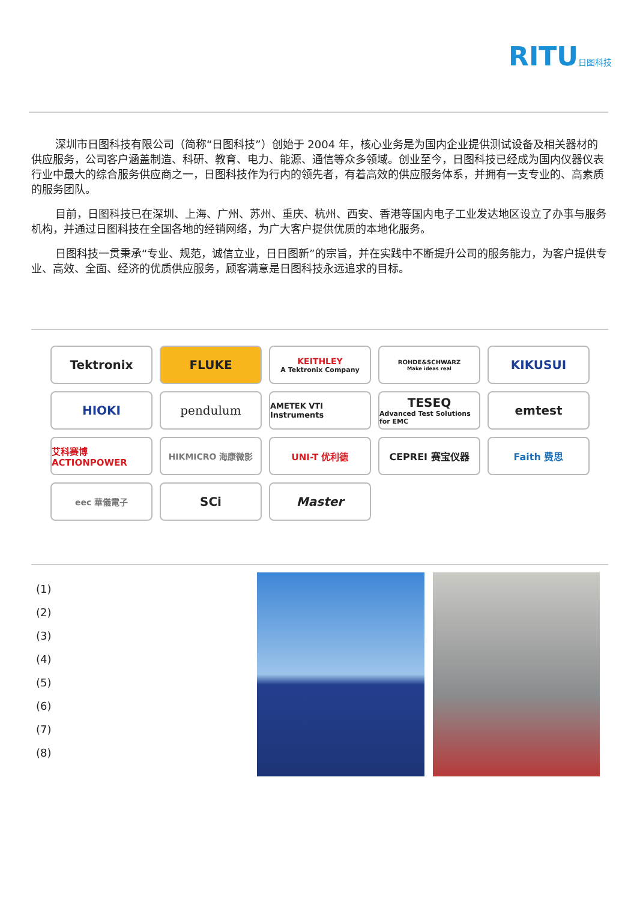RITU日图科技
深圳市日图科技有限公司（简称“日图科技”）创始于 2004 年，核心业务是为国内企业提供测试设备及相关器材的供应服务，公司客户涵盖制造、科研、教育、电力、能源、通信等众多领域。创业至今，日图科技已经成为国内仪器仪表行业中最大的综合服务供应商之一，日图科技作为行内的领先者，有着高效的供应服务体系，并拥有一支专业的、高素质的服务团队。
目前，日图科技已在深圳、上海、广州、苏州、重庆、杭州、西安、香港等国内电子工业发达地区设立了办事与服务机构，并通过日图科技在全国各地的经销网络，为广大客户提供优质的本地化服务。
日图科技一贯秉承“专业、规范，诚信立业，日日图新”的宗旨，并在实践中不断提升公司的服务能力，为客户提供专业、高效、全面、经济的优质供应服务，顾客满意是日图科技永远追求的目标。
Tektronix
FLUKE
KEITHLEY
A Tektronix Company
ROHDE&SCHWARZ
Make ideas real
KIKUSUI
HIOKI
pendulum
AMETEK VTI Instruments
TESEQ
Advanced Test Solutions for EMC
emtest
艾科赛博 ACTIONPOWER
HIKMICRO 海康微影
UNI-T 优利德
CEPREI 赛宝仪器
Faith 费思
eec 華儀電子
SCi
Master
(1)
(2)
(3)
(4)
(5)
(6)
(7)
(8)